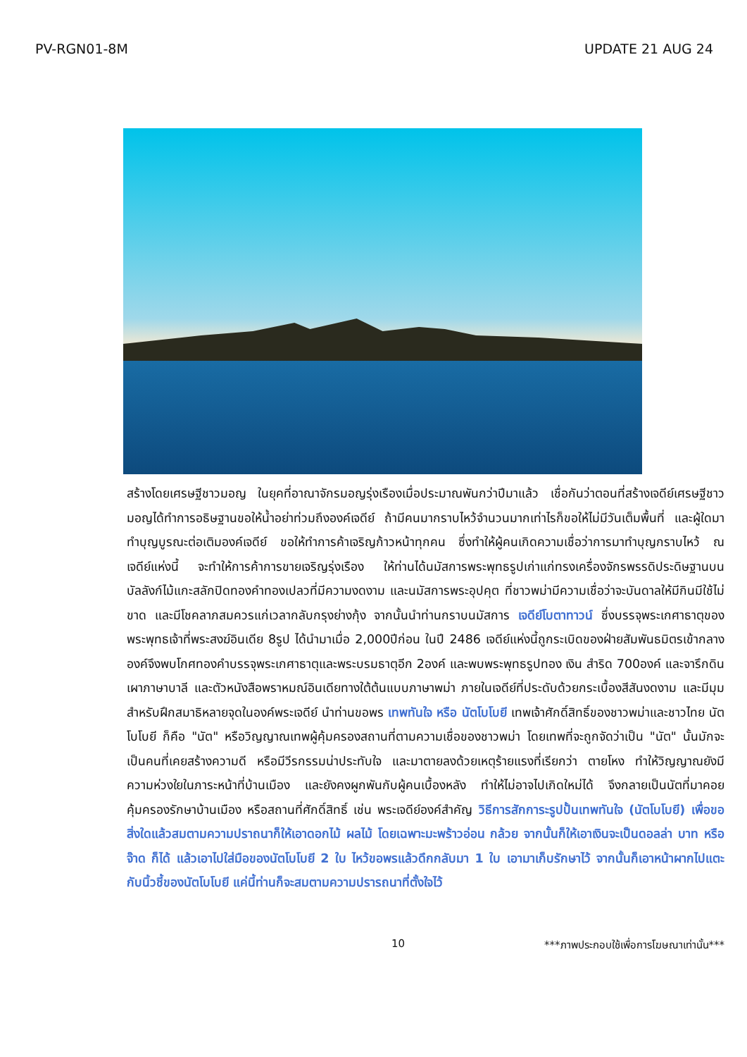PV-RGN01-8M UPDATE 21 AUG 24
สร้างโดยเศรษฐีชาวมอญ ในยุคที่อาณาจักรมอญรุ่งเรืองเมื่อประมาณพันกว่าปีมาแล้ว เชื่อกันว่าตอนที่สร้างเจดีย์เศรษฐีชาวมอญได้ทำการอธิษฐานขอให้น้ำอย่าท่วมถึงองค์เจดีย์ ถ้ามีคนมากราบไหว้จำนวนมากเท่าไรก็ขอให้ไม่มีวันเต็มพื้นที่ และผู้ใดมาทำบุญบูรณะต่อเติมองค์เจดีย์ ขอให้ทำการค้าเจริญก้าวหน้าทุกคน ซึ่งทำให้ผู้คนเกิดความเชื่อว่าการมาทำบุญกราบไหว้ ณ เจดีย์แห่งนี้ จะทำให้การค้าการขายเจริญรุ่งเรือง ให้ท่านได้นมัสการพระพุทธรูปเก่าแก่ทรงเครื่องจักรพรรดิประดิษฐานบนบัลลังก์ไม้แกะสลักปิดทองคำทองเปลวที่มีความงดงาม และนมัสการพระอุปคุต ที่ชาวพม่ามีความเชื่อว่าจะบันดาลให้มีกินมีใช้ไม่ขาด และมีโชคลาภสมควรแก่เวลากลับกรุงย่างกุ้ง จากนั้นนำท่านกราบนมัสการ เจดีย์โบตาทาวน์ ซึ่งบรรจุพระเกศาธาตุของพระพุทธเจ้าที่พระสงฆ์อินเดีย 8รูป ได้นำมาเมื่อ 2,000ปีก่อน ในปี 2486 เจดีย์แห่งนี้ถูกระเบิดของฝ่ายสัมพันธมิตรเข้ากลางองค์จึงพบโกศทองคำบรรจุพระเกศาธาตุและพระบรมธาตุอีก 2องค์ และพบพระพุทธรูปทอง เงิน สำริด 700องค์ และจารึกดินเผาภาษาบาลี และตัวหนังสือพราหมณ์อินเดียทางใต้ต้นแบบภาษาพม่า ภายในเจดีย์ที่ประดับด้วยกระเบื้องสีสันงดงาม และมีมุมสำหรับฝึกสมาธิหลายจุดในองค์พระเจดีย์ นำท่านขอพร เทพทันใจ หรือ นัตโบโบยี เทพเจ้าศักดิ์สิทธิ์ของชาวพม่าและชาวไทย นัตโบโบยี ก็คือ "นัต" หรือวิญญาณเทพผู้คุ้มครองสถานที่ตามความเชื่อของชาวพม่า โดยเทพที่จะถูกจัดว่าเป็น "นัต" นั้นมักจะเป็นคนที่เคยสร้างความดี หรือมีวีรกรรมน่าประทับใจ และมาตายลงด้วยเหตุร้ายแรงที่เรียกว่า ตายโหง ทำให้วิญญาณยังมีความห่วงใยในภาระหน้าที่บ้านเมือง และยังคงผูกพันกับผู้คนเบื้องหลัง ทำให้ไม่อาจไปเกิดใหม่ได้ จึงกลายเป็นนัตที่มาคอยคุ้มครองรักษาบ้านเมือง หรือสถานที่ศักดิ์สิทธิ์ เช่น พระเจดีย์องค์สำคัญ วิธีการสักการะรูปปั้นเทพทันใจ (นัตโบโบยี) เพื่อขอสิ่งใดแล้วสมตามความปราถนาก็ให้เอาดอกไม้ ผลไม้ โดยเฉพาะมะพร้าวอ่อน กล้วย จากนั้นก็ให้เอาเงินจะเป็นดอลล่า บาท หรือจ๊าด ก็ได้ แล้วเอาไปใส่มือของนัตโบโบยี 2 ใบ ไหว้ขอพรแล้วดึกกลับมา 1 ใบ เอามาเก็บรักษาไว้ จากนั้นก็เอาหน้าผากไปแตะกับนิ้วชี้ของนัตโบโบยี แค่นี้ท่านก็จะสมตามความปรารถนาที่ตั้งใจไว้
10 ***ภาพประกอบใช้เพื่อการโฆษณาเท่านั้น***